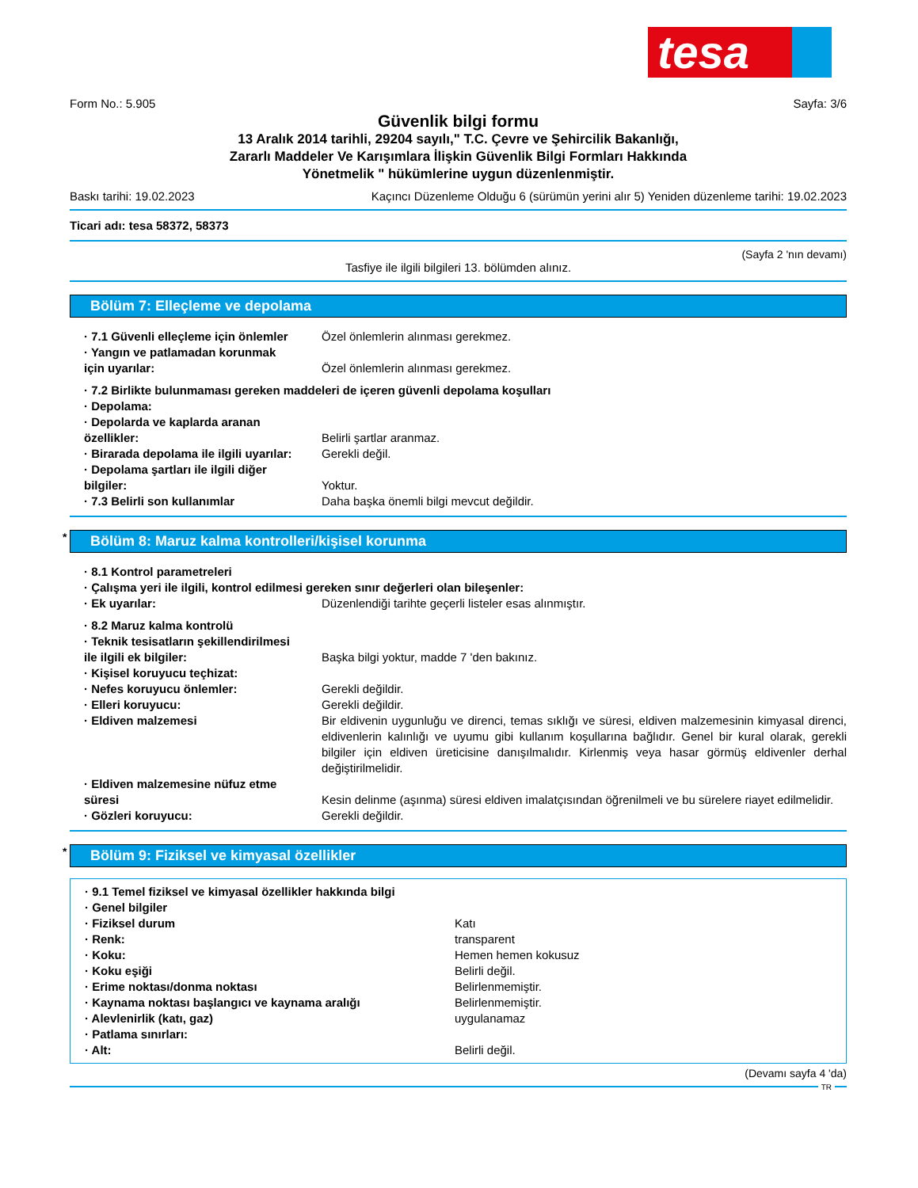tesa
Form No.: 5.905 Sayfa: 3/6
Güvenlik bilgi formu
13 Aralık 2014 tarihli, 29204 sayılı," T.C. Çevre ve Şehircilik Bakanlığı,
Zararlı Maddeler Ve Karışımlara İlişkin Güvenlik Bilgi Formları Hakkında
Yönetmelik " hükümlerine uygun düzenlenmiştir.
Baskı tarihi: 19.02.2023 Kaçıncı Düzenleme Olduğu 6 (sürümün yerini alır 5) Yeniden düzenleme tarihi: 19.02.2023
Ticari adı: tesa 58372, 58373
(Sayfa 2 'nın devamı)
Tasfiye ile ilgili bilgileri 13. bölümden alınız.
Bölüm 7: Elleçleme ve depolama
· 7.1 Güvenli elleçleme için önlemler
Özel önlemlerin alınması gerekmez.
· Yangın ve patlamadan korunmak
için uyarılar:
Özel önlemlerin alınması gerekmez.
· 7.2 Birlikte bulunmaması gereken maddeleri de içeren güvenli depolama koşulları
· Depolama:
· Depolarda ve kaplarda aranan
özellikler:
Belirli şartlar aranmaz.
· Birarada depolama ile ilgili uyarılar:
Gerekli değil.
· Depolama şartları ile ilgili diğer
bilgiler:
Yoktur.
· 7.3 Belirli son kullanımlar Daha başka önemli bilgi mevcut değildir.
* Bölüm 8: Maruz kalma kontrolleri/kişisel korunma
· 8.1 Kontrol parametreleri
· Çalışma yeri ile ilgili, kontrol edilmesi gereken sınır değerleri olan bileşenler:
· Ek uyarılar: Düzenlendiği tarihte geçerli listeler esas alınmıştır.
· 8.2 Maruz kalma kontrolü
· Teknik tesisatların şekillendirilmesi
ile ilgili ek bilgiler:
Başka bilgi yoktur, madde 7 'den bakınız.
· Kişisel koruyucu teçhizat:
· Nefes koruyucu önlemler: Gerekli değildir.
· Elleri koruyucu: Gerekli değildir.
· Eldiven malzemesi Bir eldivenin uygunluğu ve direnci, temas sıklığı ve süresi, eldiven malzemesinin kimyasal direnci, eldivenlerin kalınlığı ve uyumu gibi kullanım koşullarına bağlıdır. Genel bir kural olarak, gerekli bilgiler için eldiven üreticisine danışılmalıdır. Kirlenmiş veya hasar görmüş eldivenler derhal değiştirilmelidir.
· Eldiven malzemesine nüfuz etme
süresi
Kesin delinme (aşınma) süresi eldiven imalatçısından öğrenilmeli ve bu sürelere riayet edilmelidir.
· Gözleri koruyucu: Gerekli değildir.
* Bölüm 9: Fiziksel ve kimyasal özellikler
· 9.1 Temel fiziksel ve kimyasal özellikler hakkında bilgi
· Genel bilgiler
· Fiziksel durum Katı
· Renk: transparent
· Koku: Hemen hemen kokusuz
· Koku eşiği Belirli değil.
· Erime noktası/donma noktası Belirlenmemiştir.
· Kaynama noktası başlangıcı ve kaynama aralığı
Belirlenmemiştir.
· Alevlenirlik (katı, gaz) uygulanamaz
· Patlama sınırları:
· Alt: Belirli değil.
(Devamı sayfa 4 'da)
TR